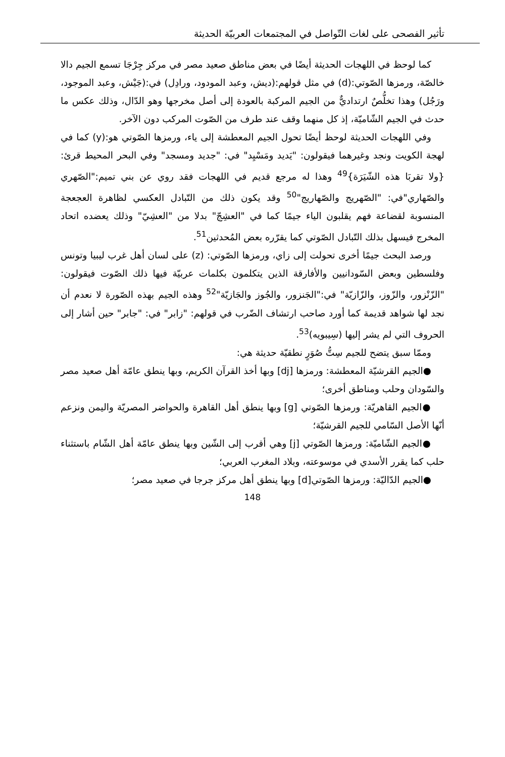تأثير الفصحى على لغات التّواصل في المجتمعات العربيّة الحديثة
كما لوحظ في اللهجات الحديثة أيضًا في بعض مناطق صعيد مصر في مركز جِرْجَا تسمع الجيم دالا خالصّة، ورمزها الصّوتي:(d) في مثل قولهم:(ديش، وعبد المودود، ورادِل) في:(جَيْش، وعبد الموجود، ورَجُل) وهذا تخلُّصٌ ارتداديٌّ من الجيم المركبة بالعودة إلى أصل مخرجها وهو الدّال، وذلك عكس ما حدث في الجيم الشّاميّة، إذ كل منهما وقف عند طرف من الصّوت المركب دون الآخر.
وفي اللهجات الحديثة لوحظ أيضًا تحول الجيم المعطشة إلى ياء، ورمزها الصّوتي هو:(y) كما في لهجة الكويت ونجد وغيرهما فيقولون: "يَديد ومَسْيِد" في: "جديد ومسجد" وفي البحر المحيط قرئ: {ولا تقربَا هذه الشّيَرَة}<sup>49</sup> وهذا له مرجع قديم في اللهجات فقد روي عن بني تميم:"الصّهري والصّهاري"في: "الصّهريج والصّهاريج"<sup>50</sup> وقد يكون ذلك من التّبادل العكسي لظاهرة العجعجة المنسوبة لقضاعة فهم يقلبون الياء جيمًا كما في "العشِجّ" بدلا من "العشِيّ" وذلك يعضده اتحاد المخرج فيسهل بذلك التّبادل الصّوتي كما يقرّره بعض المُحدثين<sup>51</sup>.
ورصد البحث جيمًا أخرى تحولت إلى زاي، ورمزها الصّوتي: (z) على لسان أهل غرب ليبيا وتونس وفلسطين وبعض السّودانيين والأفارقة الذين يتكلمون بكلمات عربيّة فيها ذلك الصّوت فيقولون: "الزّنْزور، والزّوز، والزّازيّة" في:"الجَنزور، والجُوز والجَازيّة"<sup>52</sup> وهذه الجيم بهذه الصّورة لا نعدم أن نجد لها شواهد قديمة كما أورد صاحب ارتشاف الضّرب في قولهم: "زابر" في: "جابر" حين أشار إلى الحروف التي لم يشر إليها (سِيبويه)<sup>53</sup>.
وممّا سبق يتضح للجيم سِتُّ صُوَرٍ نطقيّة حديثة هي:
●الجيم القرشيّة المعطشة: ورمزها [dj] وبها أخذ القرآن الكريم، وبها ينطق عامّة أهل صعيد مصر والسّودان وحلب ومناطق أخرى؛
●الجيم القاهريّة: ورمزها الصّوتي [g] وبها ينطق أهل القاهرة والحواضر المصريّة واليمن ونزعم أنّها الأصل السّامي للجيم القرشيّة؛
●الجيم الشّاميّة: ورمزها الصّوتي [j] وهي أقرب إلى الشّين وبها ينطق عامّة أهل الشّام باستثناء حلب كما يقرر الأسدي في موسوعته، وبلاد المغرب العربي؛
●الجيم الدّاليّة: ورمزها الصّوتي[d] وبها ينطق أهل مركز جرجا في صعيد مصر؛
148